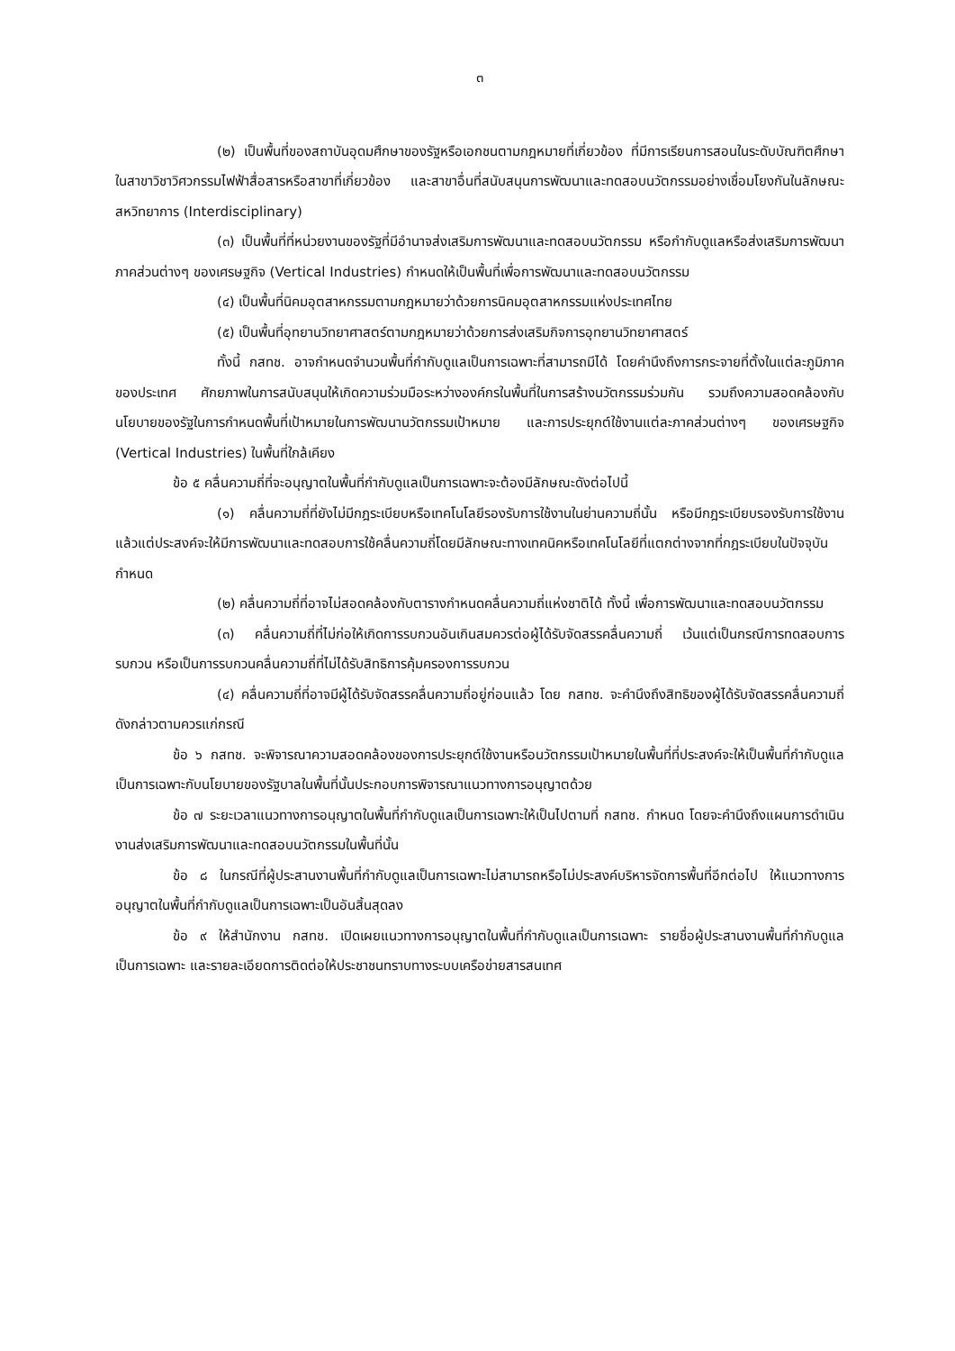๓
(๒) เป็นพื้นที่ของสถาบันอุดมศึกษาของรัฐหรือเอกชนตามกฎหมายที่เกี่ยวข้อง ที่มีการเรียนการสอนในระดับบัณฑิตศึกษาในสาขาวิชาวิศวกรรมไฟฟ้าสื่อสารหรือสาขาที่เกี่ยวข้อง และสาขาอื่นที่สนับสนุนการพัฒนาและทดสอบนวัตกรรมอย่างเชื่อมโยงกันในลักษณะสหวิทยาการ (Interdisciplinary)
(๓) เป็นพื้นที่ที่หน่วยงานของรัฐที่มีอำนาจส่งเสริมการพัฒนาและทดสอบนวัตกรรม หรือกำกับดูแลหรือส่งเสริมการพัฒนาภาคส่วนต่างๆ ของเศรษฐกิจ (Vertical Industries) กำหนดให้เป็นพื้นที่เพื่อการพัฒนาและทดสอบนวัตกรรม
(๔) เป็นพื้นที่นิคมอุตสาหกรรมตามกฎหมายว่าด้วยการนิคมอุตสาหกรรมแห่งประเทศไทย
(๕) เป็นพื้นที่อุทยานวิทยาศาสตร์ตามกฎหมายว่าด้วยการส่งเสริมกิจการอุทยานวิทยาศาสตร์
ทั้งนี้ กสทช. อาจกำหนดจำนวนพื้นที่กำกับดูแลเป็นการเฉพาะที่สามารถมีได้ โดยคำนึงถึงการกระจายที่ตั้งในแต่ละภูมิภาคของประเทศ ศักยภาพในการสนับสนุนให้เกิดความร่วมมือระหว่างองค์กรในพื้นที่ในการสร้างนวัตกรรมร่วมกัน รวมถึงความสอดคล้องกับนโยบายของรัฐในการกำหนดพื้นที่เป้าหมายในการพัฒนานวัตกรรมเป้าหมาย และการประยุกต์ใช้งานแต่ละภาคส่วนต่างๆ ของเศรษฐกิจ (Vertical Industries) ในพื้นที่ใกล้เคียง
ข้อ ๕ คลื่นความถี่ที่จะอนุญาตในพื้นที่กำกับดูแลเป็นการเฉพาะจะต้องมีลักษณะดังต่อไปนี้
(๑) คลื่นความถี่ที่ยังไม่มีกฎระเบียบหรือเทคโนโลยีรองรับการใช้งานในย่านความถี่นั้น หรือมีกฎระเบียบรองรับการใช้งานแล้วแต่ประสงค์จะให้มีการพัฒนาและทดสอบการใช้คลื่นความถี่โดยมีลักษณะทางเทคนิคหรือเทคโนโลยีที่แตกต่างจากที่กฎระเบียบในปัจจุบันกำหนด
(๒) คลื่นความถี่ที่อาจไม่สอดคล้องกับตารางกำหนดคลื่นความถี่แห่งชาติได้ ทั้งนี้ เพื่อการพัฒนาและทดสอบนวัตกรรม
(๓) คลื่นความถี่ที่ไม่ก่อให้เกิดการรบกวนอันเกินสมควรต่อผู้ได้รับจัดสรรคลื่นความถี่ เว้นแต่เป็นกรณีการทดสอบการรบกวน หรือเป็นการรบกวนคลื่นความถี่ที่ไม่ได้รับสิทธิการคุ้มครองการรบกวน
(๔) คลื่นความถี่ที่อาจมีผู้ได้รับจัดสรรคลื่นความถี่อยู่ก่อนแล้ว โดย กสทช. จะคำนึงถึงสิทธิของผู้ได้รับจัดสรรคลื่นความถี่ดังกล่าวตามควรแก่กรณี
ข้อ ๖ กสทช. จะพิจารณาความสอดคล้องของการประยุกต์ใช้งานหรือนวัตกรรมเป้าหมายในพื้นที่ที่ประสงค์จะให้เป็นพื้นที่กำกับดูแลเป็นการเฉพาะกับนโยบายของรัฐบาลในพื้นที่นั้นประกอบการพิจารณาแนวทางการอนุญาตด้วย
ข้อ ๗ ระยะเวลาแนวทางการอนุญาตในพื้นที่กำกับดูแลเป็นการเฉพาะให้เป็นไปตามที่ กสทช. กำหนด โดยจะคำนึงถึงแผนการดำเนินงานส่งเสริมการพัฒนาและทดสอบนวัตกรรมในพื้นที่นั้น
ข้อ ๘ ในกรณีที่ผู้ประสานงานพื้นที่กำกับดูแลเป็นการเฉพาะไม่สามารถหรือไม่ประสงค์บริหารจัดการพื้นที่อีกต่อไป ให้แนวทางการอนุญาตในพื้นที่กำกับดูแลเป็นการเฉพาะเป็นอันสิ้นสุดลง
ข้อ ๙ ให้สำนักงาน กสทช. เปิดเผยแนวทางการอนุญาตในพื้นที่กำกับดูแลเป็นการเฉพาะ รายชื่อผู้ประสานงานพื้นที่กำกับดูแลเป็นการเฉพาะ และรายละเอียดการติดต่อให้ประชาชนทราบทางระบบเครือข่ายสารสนเทศ